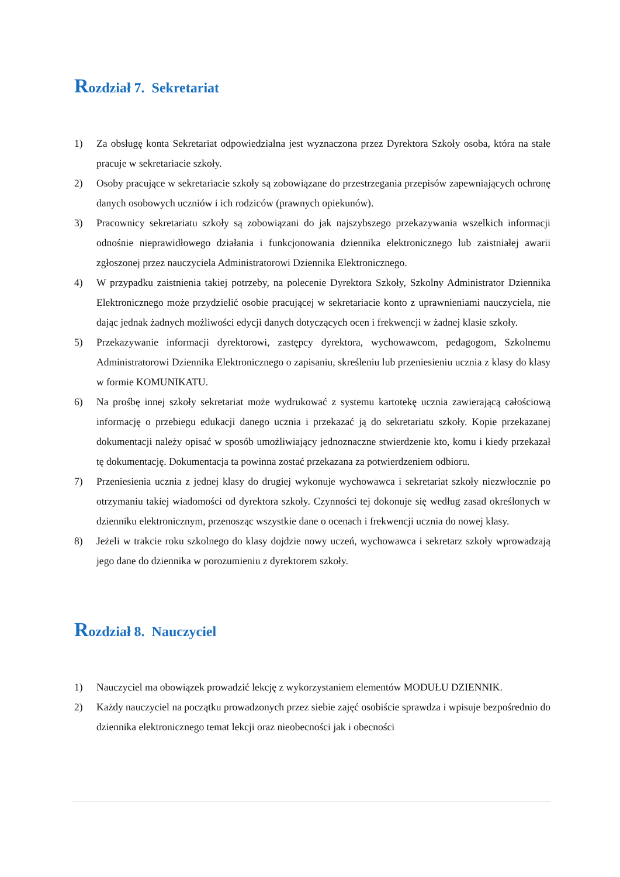Rozdział 7. Sekretariat
1) Za obsługę konta Sekretariat odpowiedzialna jest wyznaczona przez Dyrektora Szkoły osoba, która na stałe pracuje w sekretariacie szkoły.
2) Osoby pracujące w sekretariacie szkoły są zobowiązane do przestrzegania przepisów zapewniających ochronę danych osobowych uczniów i ich rodziców (prawnych opiekunów).
3) Pracownicy sekretariatu szkoły są zobowiązani do jak najszybszego przekazywania wszelkich informacji odnośnie nieprawidłowego działania i funkcjonowania dziennika elektronicznego lub zaistniałej awarii zgłoszonej przez nauczyciela Administratorowi Dziennika Elektronicznego.
4) W przypadku zaistnienia takiej potrzeby, na polecenie Dyrektora Szkoły, Szkolny Administrator Dziennika Elektronicznego może przydzielić osobie pracującej w sekretariacie konto z uprawnieniami nauczyciela, nie dając jednak żadnych możliwości edycji danych dotyczących ocen i frekwencji w żadnej klasie szkoły.
5) Przekazywanie informacji dyrektorowi, zastępcy dyrektora, wychowawcom, pedagogom, Szkolnemu Administratorowi Dziennika Elektronicznego o zapisaniu, skreśleniu lub przeniesieniu ucznia z klasy do klasy w formie KOMUNIKATU.
6) Na prośbę innej szkoły sekretariat może wydrukować z systemu kartotekę ucznia zawierającą całościową informację o przebiegu edukacji danego ucznia i przekazać ją do sekretariatu szkoły. Kopie przekazanej dokumentacji należy opisać w sposób umożliwiający jednoznaczne stwierdzenie kto, komu i kiedy przekazał tę dokumentację. Dokumentacja ta powinna zostać przekazana za potwierdzeniem odbioru.
7) Przeniesienia ucznia z jednej klasy do drugiej wykonuje wychowawca i sekretariat szkoły niezwłocznie po otrzymaniu takiej wiadomości od dyrektora szkoły. Czynności tej dokonuje się według zasad określonych w dzienniku elektronicznym, przenosząc wszystkie dane o ocenach i frekwencji ucznia do nowej klasy.
8) Jeżeli w trakcie roku szkolnego do klasy dojdzie nowy uczeń, wychowawca i sekretarz szkoły wprowadzają jego dane do dziennika w porozumieniu z dyrektorem szkoły.
Rozdział 8. Nauczyciel
1) Nauczyciel ma obowiązek prowadzić lekcję z wykorzystaniem elementów MODUŁU DZIENNIK.
2) Każdy nauczyciel na początku prowadzonych przez siebie zajęć osobiście sprawdza i wpisuje bezpośrednio do dziennika elektronicznego temat lekcji oraz nieobecności jak i obecności